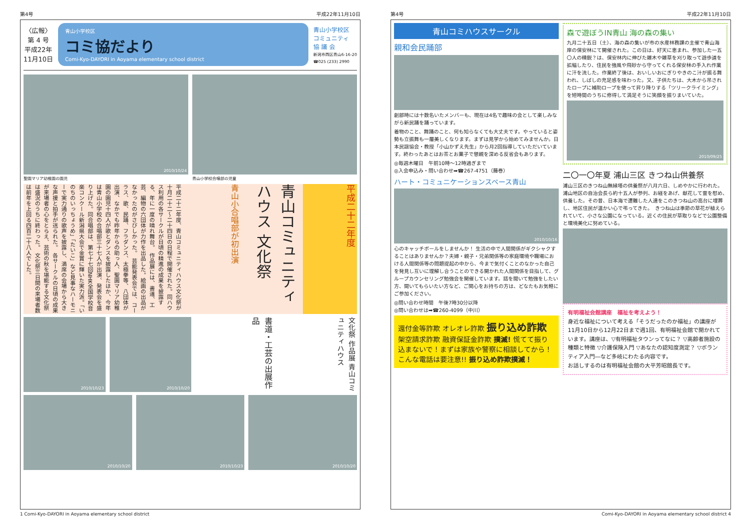第4号 平成22年11月10日
〈広報〉
第 4 号
平成22年
11月10日
青山小学校区
コミ協だより
Comi-Kyo-DAYORI in Aoyama elementary school district
青山小学校区
コミュニティ
協 議 会
新潟市西区青山6-16-20
☎025 (233) 2990
2010/10/24
聖園マリア幼稚園の園児
青山小学校合唱部の児童
平成二十二年度、青山コミュニティハウス文化祭が十月二十二～二十四日の日程で開催された。同ハウス利用の各サークルが日頃の精進の成果を披露する、年に一度の晴れ舞台。　作品展には、書道、工芸、編物の六団体が力作を出品した。絵画の出品がなかったのがさびしかった。　芸能発表会では、コーラス、歌、民踊、フラダンス、太極拳等、八団体が出演、なかでも昨年からの助っ人、聖園マリア幼稚園の園児十四人が歌とダンスを披露したほか、今年は青山小学校の合唱部三十七人が出演、発表会を盛り上げた。同合唱部は、第七十七回NHK全国学校音楽コンクール新潟県大会で金賞に輝いた実力派。「いのちのいっちょうめ」「たいこ」など見事なハーモニーで実力通りの歌声を披露し、満席の会場から大きな声援と拍手が送られた。　各サークルの日頃の成果が来場者の心をとらえ、芸術の秋を堪能する文化祭は盛況のうちに終わった。　文化祭三日間の来場者数は前年を上回る四百二十八人でした。
青山小合唱部が初出演
青山コミュニティハウス 文化祭
平成二十二年度
2010/10/23 2010/10/20
書道・工芸の出展作品
文化祭 作品展 青山コミュニティハウス
2010/10/20 2010/10/23 2010/10/20
1 Comi-Kyo-DAYORI in Aoyama elementary school district
第4号 平成22年11月10日
青山コミハウスサークル
親和会民踊部
創部時には十数名いたメンバーも、現在は4名で趣味の会として楽しみながら新民踊を踊っています。
着物のこと、舞踊のこと、何も知らなくても大丈夫です。やっていると姿勢も立振舞も一層美しくなります。まずは見学から始めてみませんか。日本民謡協会・教授「小山かずえ先生」から月2回指導していただいています。終わったあとはお茶とお菓子で懇親を深める反省会もあります。
◎毎週木曜日　午前10時～12時過ぎまで
◎入会申込み・問い合わせ➡☎267-4751（藤巻）
ハート・コミュニケーションスペース青山
2010/10/16
心のキャッチボールをしませんか！ 生活の中で人間関係がギクシャクすることはありませんか？夫婦・親子・兄弟関係等の家庭環境や職場における人間関係等の問題提起の中から、今まで気付くことのなかった自己を発見し互いに理解し合うことのできる開かれた人間関係を目指して、グループカウンセリング勉強会を開催しています。話を聞いて勉強をしたい方、聞いてもらいたい方など、ご関心をお持ちの方は、どなたもお気軽にご参加ください。
◎問い合わせ時間　午後7時30分以降
◎問い合わせは➡☎260-4099（中川）
還付金等詐欺 オレオレ詐欺 振り込め詐欺 架空請求詐欺 融資保証金詐欺 撲滅! 慌てて振り込まないで！まずは家族や警察に相談してから！ こんな電話は要注意!! 振り込め詐欺撲滅！
森で遊ぼうIN青山 海の森の集い
九月二十五日（土）、海の森の集いが市の水産林務課の主催で青山海岸の保安林にて開催された。この日は、好天に恵まれ、参加した一五〇人の精鋭？は、保安林内に伸びた雑木や雑草を刈り取って遊歩道を拡幅したり、住民を強風や飛砂から守ってくれる保安林の手入れ作業に汗を流した。作業終了後は、おいしいおにぎりやきのこ汁が振る舞われ、しばしの充足感を味わった。又、子供たちは、大木から吊されたロープに補助ロープを使って昇り降りする「ツリークライミング」を短時間のうちに修得して満足そうに笑顔を振りまいていた。
2010/09/25
二〇一〇年夏 浦山三区 きつね山供養祭
浦山三区のきつね山無縁塔の供養祭が八月六日、しめやかに行われた。浦山地区の自治会長ら約十五人が参列、お経をあげ、献花して霊を慰め、供養した。その昔、日本海で遭難した人達をこのきつね山の高台に埋葬し、地区住民が温かい心で弔ってきた。　きつね山は季節の草花が植えられていて、小さな公園になっている。近くの住民が草取りなどで公園整備と環境美化に努めている。
有明福祉会館講座　福祉を考えよう！
身近な福祉について考える「そうだったのか福祉」の講座が11月10日から12月22日まで週1回、有明福祉会館で開かれています。講座は、▽有明福祉タウンってなに？ ▽高齢者施設の種類と特徴 ▽介護保険入門 ▽あなたの認知度測定？ ▽ボランティア入門―など多岐にわたる内容です。
お話しするのは有明福祉会館の大平芳昭館長です。
Comi-Kyo-DAYORI in Aoyama elementary school district 4